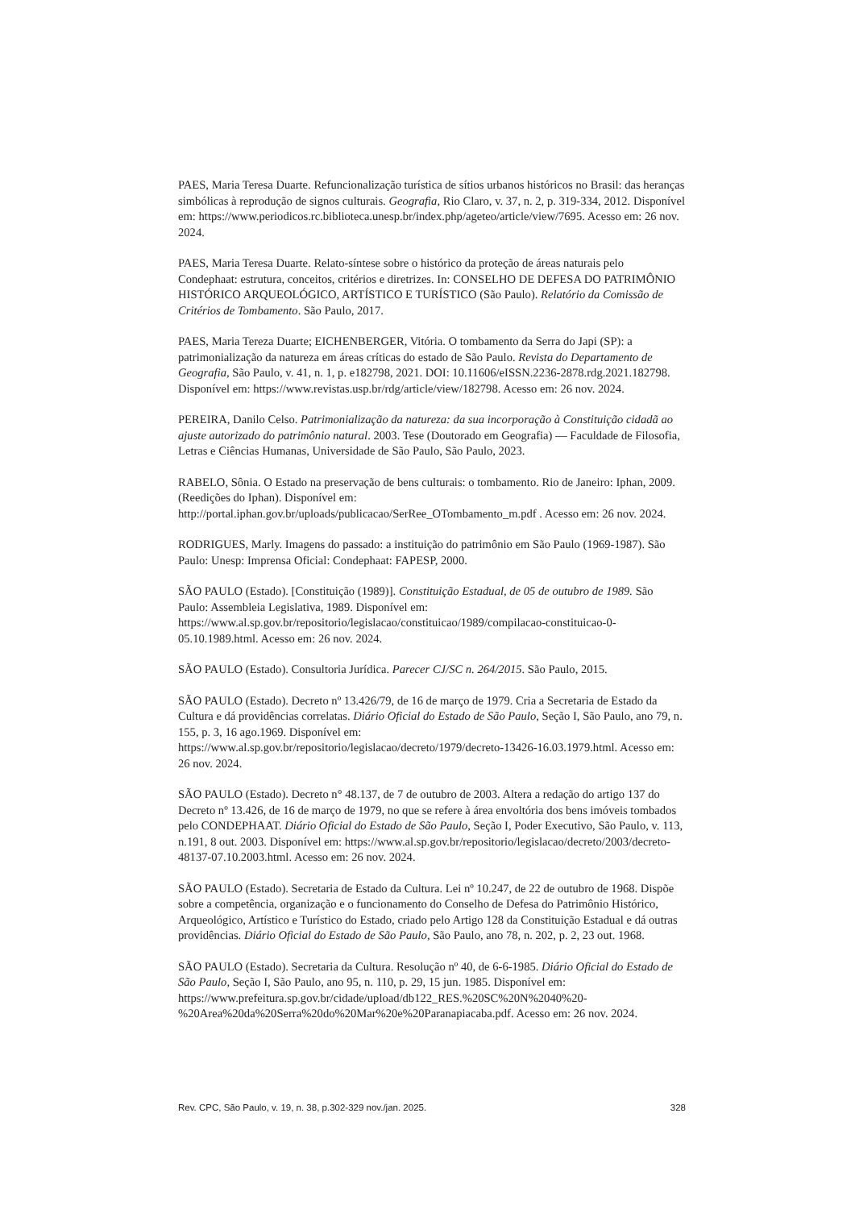PAES, Maria Teresa Duarte. Refuncionalização turística de sítios urbanos históricos no Brasil: das heranças simbólicas à reprodução de signos culturais. Geografia, Rio Claro, v. 37, n. 2, p. 319-334, 2012. Disponível em: https://www.periodicos.rc.biblioteca.unesp.br/index.php/ageteo/article/view/7695. Acesso em: 26 nov. 2024.
PAES, Maria Teresa Duarte. Relato-síntese sobre o histórico da proteção de áreas naturais pelo Condephaat: estrutura, conceitos, critérios e diretrizes. In: CONSELHO DE DEFESA DO PATRIMÔNIO HISTÓRICO ARQUEOLÓGICO, ARTÍSTICO E TURÍSTICO (São Paulo). Relatório da Comissão de Critérios de Tombamento. São Paulo, 2017.
PAES, Maria Tereza Duarte; EICHENBERGER, Vitória. O tombamento da Serra do Japi (SP): a patrimonialização da natureza em áreas críticas do estado de São Paulo. Revista do Departamento de Geografia, São Paulo, v. 41, n. 1, p. e182798, 2021. DOI: 10.11606/eISSN.2236-2878.rdg.2021.182798. Disponível em: https://www.revistas.usp.br/rdg/article/view/182798. Acesso em: 26 nov. 2024.
PEREIRA, Danilo Celso. Patrimonialização da natureza: da sua incorporação à Constituição cidadã ao ajuste autorizado do patrimônio natural. 2003. Tese (Doutorado em Geografia) — Faculdade de Filosofia, Letras e Ciências Humanas, Universidade de São Paulo, São Paulo, 2023.
RABELO, Sônia. O Estado na preservação de bens culturais: o tombamento. Rio de Janeiro: Iphan, 2009. (Reedições do Iphan). Disponível em: http://portal.iphan.gov.br/uploads/publicacao/SerRee_OTombamento_m.pdf . Acesso em: 26 nov. 2024.
RODRIGUES, Marly. Imagens do passado: a instituição do patrimônio em São Paulo (1969-1987). São Paulo: Unesp: Imprensa Oficial: Condephaat: FAPESP, 2000.
SÃO PAULO (Estado). [Constituição (1989)]. Constituição Estadual, de 05 de outubro de 1989. São Paulo: Assembleia Legislativa, 1989. Disponível em: https://www.al.sp.gov.br/repositorio/legislacao/constituicao/1989/compilacao-constituicao-0-05.10.1989.html. Acesso em: 26 nov. 2024.
SÃO PAULO (Estado). Consultoria Jurídica. Parecer CJ/SC n. 264/2015. São Paulo, 2015.
SÃO PAULO (Estado). Decreto nº 13.426/79, de 16 de março de 1979. Cria a Secretaria de Estado da Cultura e dá providências correlatas. Diário Oficial do Estado de São Paulo, Seção I, São Paulo, ano 79, n. 155, p. 3, 16 ago.1969. Disponível em: https://www.al.sp.gov.br/repositorio/legislacao/decreto/1979/decreto-13426-16.03.1979.html. Acesso em: 26 nov. 2024.
SÃO PAULO (Estado). Decreto n° 48.137, de 7 de outubro de 2003. Altera a redação do artigo 137 do Decreto nº 13.426, de 16 de março de 1979, no que se refere à área envoltória dos bens imóveis tombados pelo CONDEPHAAT. Diário Oficial do Estado de São Paulo, Seção I, Poder Executivo, São Paulo, v. 113, n.191, 8 out. 2003. Disponível em: https://www.al.sp.gov.br/repositorio/legislacao/decreto/2003/decreto-48137-07.10.2003.html. Acesso em: 26 nov. 2024.
SÃO PAULO (Estado). Secretaria de Estado da Cultura. Lei nº 10.247, de 22 de outubro de 1968. Dispõe sobre a competência, organização e o funcionamento do Conselho de Defesa do Patrimônio Histórico, Arqueológico, Artístico e Turístico do Estado, criado pelo Artigo 128 da Constituição Estadual e dá outras providências. Diário Oficial do Estado de São Paulo, São Paulo, ano 78, n. 202, p. 2, 23 out. 1968.
SÃO PAULO (Estado). Secretaria da Cultura. Resolução nº 40, de 6-6-1985. Diário Oficial do Estado de São Paulo, Seção I, São Paulo, ano 95, n. 110, p. 29, 15 jun. 1985. Disponível em: https://www.prefeitura.sp.gov.br/cidade/upload/db122_RES.%20SC%20N%2040%20-%20Area%20da%20Serra%20do%20Mar%20e%20Paranapiacaba.pdf. Acesso em: 26 nov. 2024.
Rev. CPC, São Paulo, v. 19, n. 38, p.302-329 nov./jan. 2025. 328